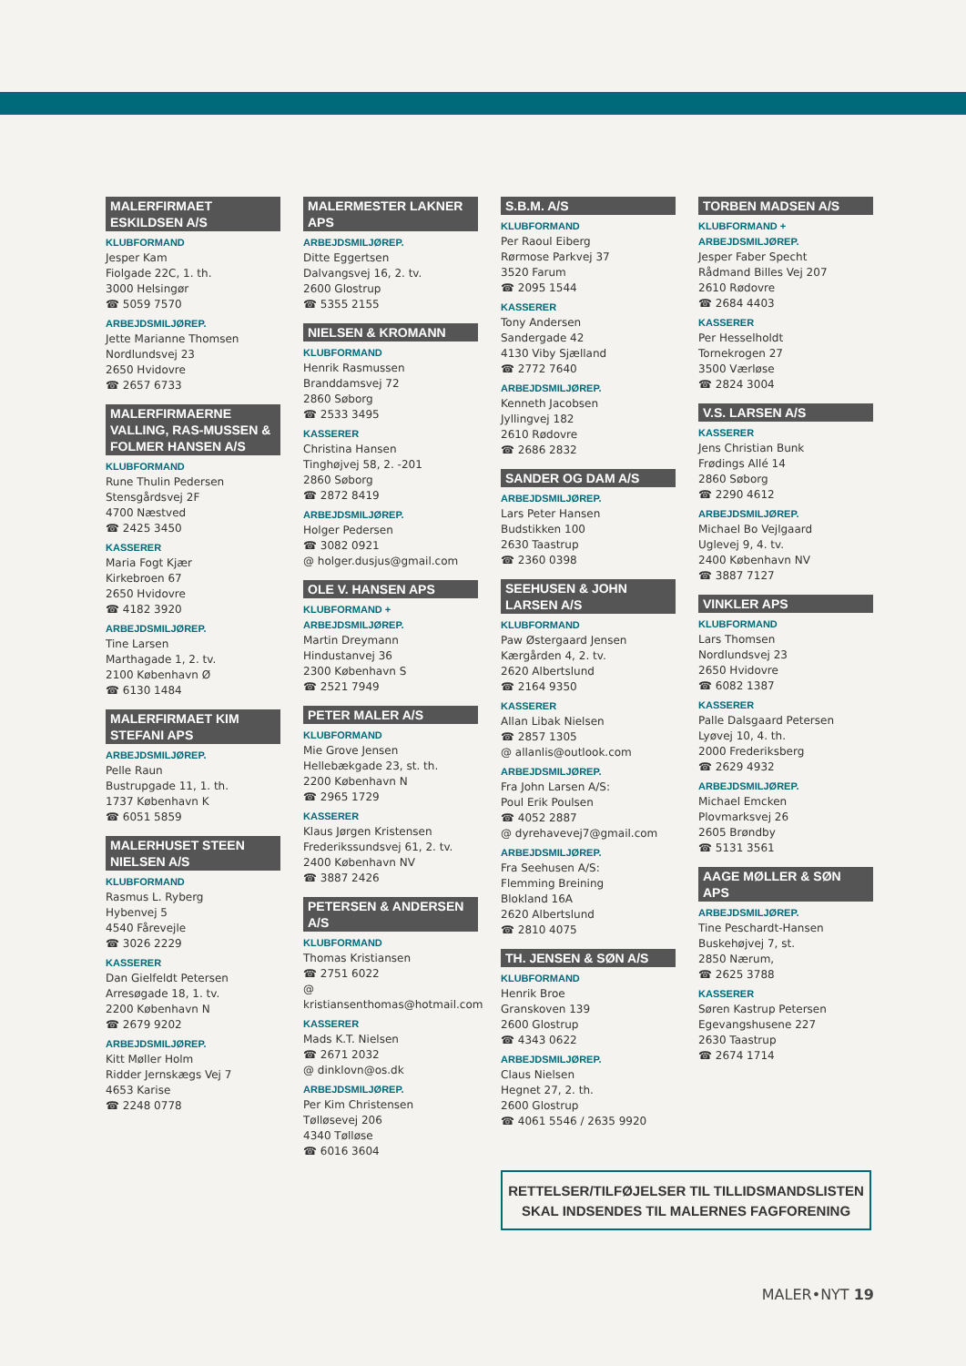MALERFIRMAET ESKILDSEN A/S
KLUBFORMAND
Jesper Kam
Fiolgade 22C, 1. th.
3000 Helsingør
☎ 5059 7570
ARBEJDSMILJØREP.
Jette Marianne Thomsen
Nordlundsvej 23
2650 Hvidovre
☎ 2657 6733
MALERFIRMAERNE VALLING, RAS-MUSSEN & FOLMER HANSEN A/S
KLUBFORMAND
Rune Thulin Pedersen
Stensgårdsvej 2F
4700 Næstved
☎ 2425 3450
KASSERER
Maria Fogt Kjær
Kirkebroen 67
2650 Hvidovre
☎ 4182 3920
ARBEJDSMILJØREP.
Tine Larsen
Marthagade 1, 2. tv.
2100 København Ø
☎ 6130 1484
MALERFIRMAET KIM STEFANI APS
ARBEJDSMILJØREP.
Pelle Raun
Bustrupgade 11, 1. th.
1737 København K
☎ 6051 5859
MALERHUSET STEEN NIELSEN A/S
KLUBFORMAND
Rasmus L. Ryberg
Hybenvej 5
4540 Fårevejle
☎ 3026 2229
KASSERER
Dan Gielfeldt Petersen
Arresøgade 18, 1. tv.
2200 København N
☎ 2679 9202
ARBEJDSMILJØREP.
Kitt Møller Holm
Ridder Jernskægs Vej 7
4653 Karise
☎ 2248 0778
MALERMESTER LAKNER APS
ARBEJDSMILJØREP.
Ditte Eggertsen
Dalvangsvej 16, 2. tv.
2600 Glostrup
☎ 5355 2155
NIELSEN & KROMANN
KLUBFORMAND
Henrik Rasmussen
Branddamsvej 72
2860 Søborg
☎ 2533 3495
KASSERER
Christina Hansen
Tinghøjvej 58, 2. -201
2860 Søborg
☎ 2872 8419
ARBEJDSMILJØREP.
Holger Pedersen
☎ 3082 0921
@ holger.dusjus@gmail.com
OLE V. HANSEN APS
KLUBFORMAND + ARBEJDSMILJØREP.
Martin Dreymann
Hindustanvej 36
2300 København S
☎ 2521 7949
PETER MALER A/S
KLUBFORMAND
Mie Grove Jensen
Hellebækgade 23, st. th.
2200 København N
☎ 2965 1729
KASSERER
Klaus Jørgen Kristensen
Frederikssundsvej 61, 2. tv.
2400 København NV
☎ 3887 2426
PETERSEN & ANDERSEN A/S
KLUBFORMAND
Thomas Kristiansen
☎ 2751 6022
@ kristiansenthomas@hotmail.com
KASSERER
Mads K.T. Nielsen
☎ 2671 2032
@ dinklovn@os.dk
ARBEJDSMILJØREP.
Per Kim Christensen
Tølløsevej 206
4340 Tølløse
☎ 6016 3604
S.B.M. A/S
KLUBFORMAND
Per Raoul Eiberg
Rørmose Parkvej 37
3520 Farum
☎ 2095 1544
KASSERER
Tony Andersen
Sandergade 42
4130 Viby Sjælland
☎ 2772 7640
ARBEJDSMILJØREP.
Kenneth Jacobsen
Jyllingvej 182
2610 Rødovre
☎ 2686 2832
SANDER OG DAM A/S
ARBEJDSMILJØREP.
Lars Peter Hansen
Budstikken 100
2630 Taastrup
☎ 2360 0398
SEEHUSEN & JOHN LARSEN A/S
KLUBFORMAND
Paw Østergaard Jensen
Kærgården 4, 2. tv.
2620 Albertslund
☎ 2164 9350
KASSERER
Allan Libak Nielsen
☎ 2857 1305
@ allanlis@outlook.com
ARBEJDSMILJØREP.
Fra John Larsen A/S:
Poul Erik Poulsen
☎ 4052 2887
@ dyrehavevej7@gmail.com
ARBEJDSMILJØREP.
Fra Seehusen A/S:
Flemming Breining
Blokland 16A
2620 Albertslund
☎ 2810 4075
TH. JENSEN & SØN A/S
KLUBFORMAND
Henrik Broe
Granskoven 139
2600 Glostrup
☎ 4343 0622
ARBEJDSMILJØREP.
Claus Nielsen
Hegnet 27, 2. th.
2600 Glostrup
☎ 4061 5546 / 2635 9920
TORBEN MADSEN A/S
KLUBFORMAND + ARBEJDSMILJØREP.
Jesper Faber Specht
Rådmand Billes Vej 207
2610 Rødovre
☎ 2684 4403
KASSERER
Per Hesselholdt
Tornekrogen 27
3500 Værløse
☎ 2824 3004
V.S. LARSEN A/S
KASSERER
Jens Christian Bunk
Frødings Allé 14
2860 Søborg
☎ 2290 4612
ARBEJDSMILJØREP.
Michael Bo Vejlgaard
Uglevej 9, 4. tv.
2400 København NV
☎ 3887 7127
VINKLER APS
KLUBFORMAND
Lars Thomsen
Nordlundsvej 23
2650 Hvidovre
☎ 6082 1387
KASSERER
Palle Dalsgaard Petersen
Lyøvej 10, 4. th.
2000 Frederiksberg
☎ 2629 4932
ARBEJDSMILJØREP.
Michael Emcken
Plovmarksvej 26
2605 Brøndby
☎ 5131 3561
AAGE MØLLER & SØN APS
ARBEJDSMILJØREP.
Tine Peschardt-Hansen
Buskehøjvej 7, st.
2850 Nærum,
☎ 2625 3788
KASSERER
Søren Kastrup Petersen
Egevangshusene 227
2630 Taastrup
☎ 2674 1714
RETTELSER/TILFØJELSER TIL TILLIDSMANDSLISTEN
SKAL INDSENDES TIL MALERNES FAGFORENING
MALER•NYT 19